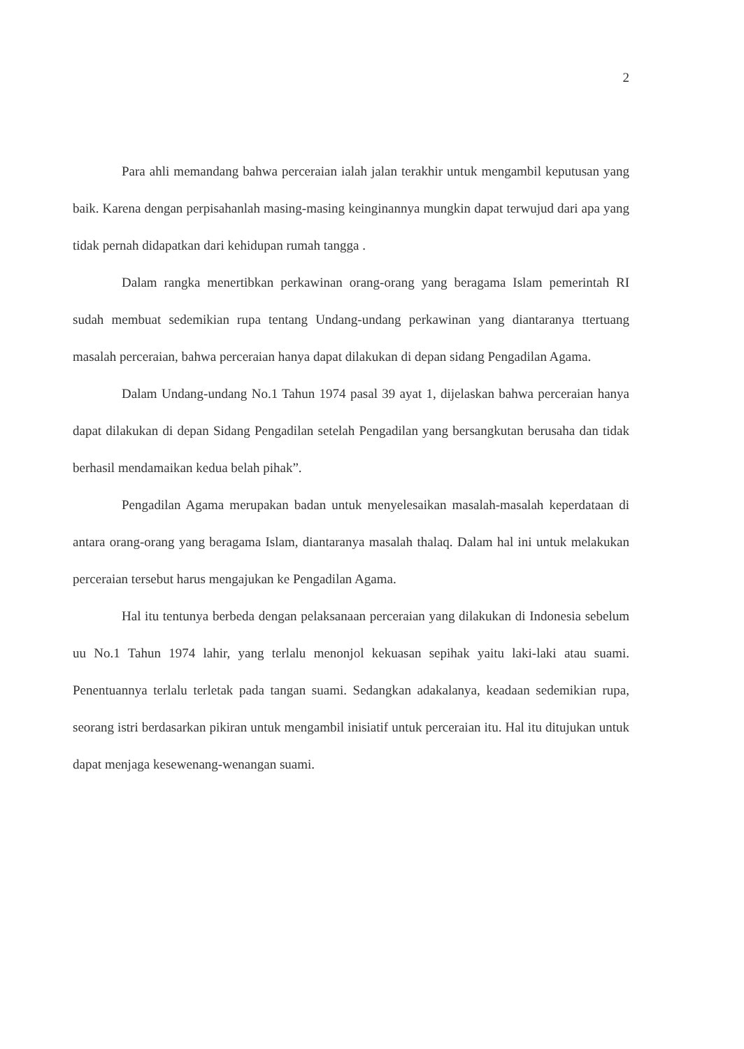2
Para ahli memandang bahwa perceraian ialah jalan terakhir untuk mengambil keputusan yang baik. Karena dengan perpisahanlah masing-masing keinginannya mungkin dapat terwujud dari apa yang tidak pernah didapatkan dari kehidupan rumah tangga .
Dalam rangka menertibkan perkawinan orang-orang yang beragama Islam pemerintah RI sudah membuat sedemikian rupa tentang Undang-undang perkawinan yang diantaranya ttertuang masalah perceraian, bahwa perceraian hanya dapat dilakukan di depan sidang Pengadilan Agama.
Dalam Undang-undang No.1 Tahun 1974 pasal 39 ayat 1, dijelaskan bahwa perceraian hanya dapat dilakukan di depan Sidang Pengadilan setelah Pengadilan yang bersangkutan berusaha dan tidak berhasil mendamaikan kedua belah pihak”.
Pengadilan Agama merupakan badan untuk menyelesaikan masalah-masalah keperdataan di antara orang-orang yang beragama Islam, diantaranya masalah thalaq. Dalam hal ini untuk melakukan perceraian tersebut harus mengajukan ke Pengadilan Agama.
Hal itu tentunya berbeda dengan pelaksanaan perceraian yang dilakukan di Indonesia sebelum uu No.1 Tahun 1974 lahir, yang terlalu menonjol kekuasan sepihak yaitu laki-laki atau suami. Penentuannya terlalu terletak pada tangan suami. Sedangkan adakalanya, keadaan sedemikian rupa, seorang istri berdasarkan pikiran untuk mengambil inisiatif untuk perceraian itu. Hal itu ditujukan untuk dapat menjaga kesewenang-wenangan suami.